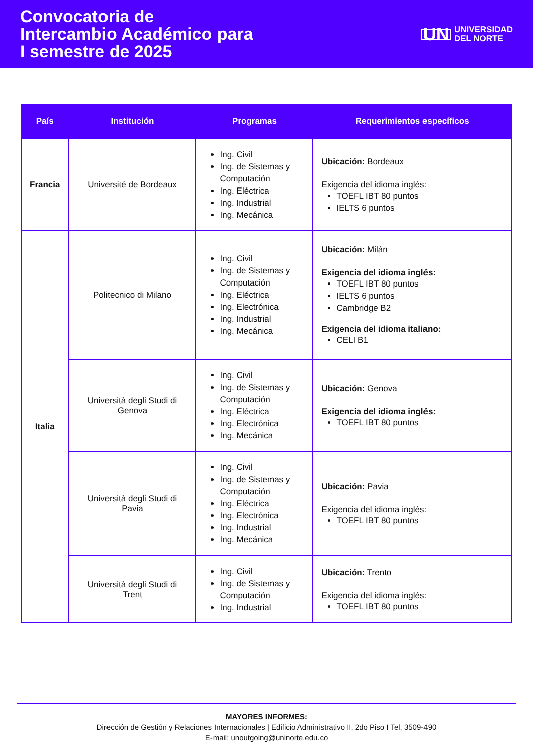Convocatoria de
Intercambio Académico para
I semestre de 2025
UN UNIVERSIDAD
DEL NORTE
| País | Institución | Programas | Requerimientos específicos |
| --- | --- | --- | --- |
| Francia | Université de Bordeaux | Ing. Civil Ing. de Sistemas y Computación Ing. Eléctrica Ing. Industrial Ing. Mecánica | Ubicación: Bordeaux Exigencia del idioma inglés: TOEFL IBT 80 puntos IELTS 6 puntos |
| Italia | Politecnico di Milano | Ing. Civil Ing. de Sistemas y Computación Ing. Eléctrica Ing. Electrónica Ing. Industrial Ing. Mecánica | Ubicación: Milán Exigencia del idioma inglés: TOEFL IBT 80 puntos IELTS 6 puntos Cambridge B2 Exigencia del idioma italiano: CELI B1 |
| | Università degli Studi di Genova | Ing. Civil Ing. de Sistemas y Computación Ing. Eléctrica Ing. Electrónica Ing. Mecánica | Ubicación: Genova Exigencia del idioma inglés: TOEFL IBT 80 puntos |
| | Università degli Studi di Pavia | Ing. Civil Ing. de Sistemas y Computación Ing. Eléctrica Ing. Electrónica Ing. Industrial Ing. Mecánica | Ubicación: Pavia Exigencia del idioma inglés: TOEFL IBT 80 puntos |
| | Università degli Studi di Trent | Ing. Civil Ing. de Sistemas y Computación Ing. Industrial | Ubicación: Trento Exigencia del idioma inglés: TOEFL IBT 80 puntos |
MAYORES INFORMES:
Dirección de Gestión y Relaciones Internacionales | Edificio Administrativo II, 2do Piso I Tel. 3509-490
E-mail: unoutgoing@uninorte.edu.co